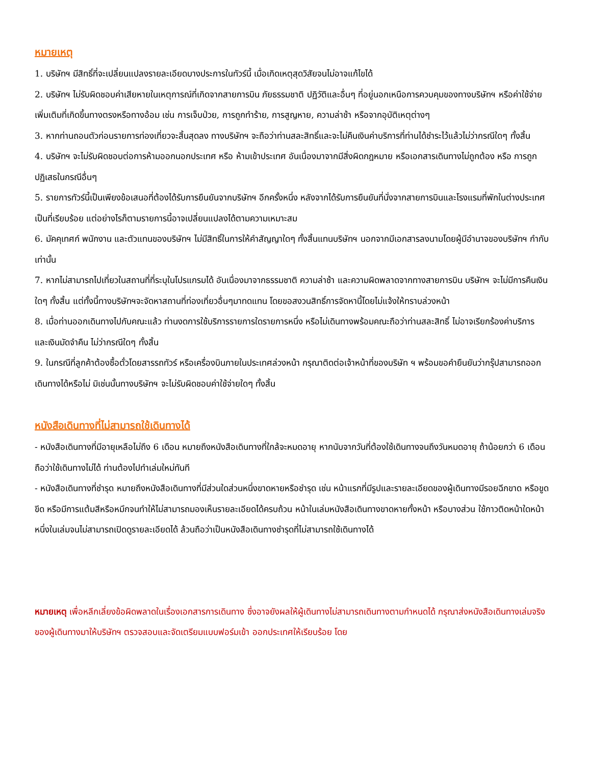หมายเหตุ
1. บริษัทฯ มีสิทธิ์ที่จะเปลี่ยนแปลงรายละเอียดบางประการในทัวร์นี้ เมื่อเกิดเหตุสุดวิสัยจนไม่อาจแก้ไขได้
2. บริษัทฯ ไม่รับผิดชอบค่าเสียหายในเหตุการณ์ที่เกิดจากสายการบิน ภัยธรรมชาติ ปฏิวัติและอื่นๆ ที่อยู่นอกเหนือการควบคุมของทางบริษัทฯ หรือค่าใช้จ่ายเพิ่มเติมที่เกิดขึ้นทางตรงหรือทางอ้อม เช่น การเจ็บป่วย, การถูกทำร้าย, การสูญหาย, ความล่าช้า หรือจากอุบัติเหตุต่างๆ
3. หากท่านถอนตัวก่อนรายการท่องเที่ยวจะสิ้นสุดลง ทางบริษัทฯ จะถือว่าท่านสละสิทธิ์และจะไม่คืนเงินค่าบริการที่ท่านได้ชำระไว้แล้วไม่ว่ากรณีใดๆ ทั้งสิ้น
4. บริษัทฯ จะไม่รับผิดชอบต่อการห้ามออกนอกประเทศ หรือ ห้ามเข้าประเทศ อันเนื่องมาจากมีสิ่งผิดกฎหมาย หรือเอกสารเดินทางไม่ถูกต้อง หรือ การถูกปฏิเสธในกรณีอื่นๆ
5. รายการทัวร์นี้เป็นเพียงข้อเสนอที่ต้องได้รับการยืนยันจากบริษัทฯ อีกครั้งหนึ่ง หลังจากได้รับการยืนยันที่นั่งจากสายการบินและโรงแรมที่พักในต่างประเทศเป็นที่เรียบร้อย แต่อย่างไรก็ตามรายการนี้อาจเปลี่ยนแปลงได้ตามความเหมาะสม
6. มัคคุเทศก์ พนักงาน และตัวแทนของบริษัทฯ ไม่มีสิทธิ์ในการให้คำสัญญาใดๆ ทั้งสิ้นแทนบริษัทฯ นอกจากมีเอกสารลงนามโดยผู้มีอำนาจของบริษัทฯ กำกับเท่านั้น
7. หากไม่สามารถไปเที่ยวในสถานที่ที่ระบุในโปรแกรมได้ อันเนื่องมาจากธรรมชาติ ความล่าช้า และความผิดพลาดจากทางสายการบิน บริษัทฯ จะไม่มีการคืนเงินใดๆ ทั้งสิ้น แต่ทั้งนี้ทางบริษัทฯจะจัดหาสถานที่ท่องเที่ยวอื่นๆมาทดแทน โดยขอสงวนสิทธิ์การจัดหานี้โดยไม่แจ้งให้ทราบล่วงหน้า
8. เมื่อท่านออกเดินทางไปกับคณะแล้ว ท่านงดการใช้บริการรายการใดรายการหนึ่ง หรือไม่เดินทางพร้อมคณะถือว่าท่านสละสิทธิ์ ไม่อาจเรียกร้องค่าบริการ และเงินมัดจำคืน ไม่ว่ากรณีใดๆ ทั้งสิ้น
9. ในกรณีที่ลูกค้าต้องซื้อตั๋วโดยสารรถทัวร์ หรือเครื่องบินภายในประเทศล่วงหน้า กรุณาติดต่อเจ้าหน้าที่ของบริษัท ฯ พร้อมขอคำยืนยันว่ากรุ๊ปสามารถออกเดินทางได้หรือไม่ มิเช่นนั้นทางบริษัทฯ จะไม่รับผิดชอบค่าใช้จ่ายใดๆ ทั้งสิ้น
หนังสือเดินทางที่ไม่สามารถใช้เดินทางได้
- หนังสือเดินทางที่มีอายุเหลือไม่ถึง 6 เดือน หมายถึงหนังสือเดินทางที่ใกล้จะหมดอายุ หากนับจากวันที่ต้องใช้เดินทางจนถึงวันหมดอายุ ถ้าน้อยกว่า 6 เดือนถือว่าใช้เดินทางไม่ได้ ท่านต้องไปทำเล่มใหม่ทันที
- หนังสือเดินทางที่ชำรุด หมายถึงหนังสือเดินทางที่มีส่วนใดส่วนหนึ่งขาดหายหรือชำรุด เช่น หน้าแรกที่มีรูปและรายละเอียดของผู้เดินทางมีรอยฉีกขาด หรือขูดขีด หรือมีการแต้มสีหรือหมึกจนทำให้ไม่สามารถมองเห็นรายละเอียดได้ครบถ้วน หน้าในเล่มหนังสือเดินทางขาดหายทั้งหน้า หรือบางส่วน ใช้กาวติดหน้าใดหน้าหนึ่งในเล่มจนไม่สามารถเปิดดูรายละเอียดได้ ล้วนถือว่าเป็นหนังสือเดินทางชำรุดที่ไม่สามารถใช้เดินทางได้
หมายเหตุ เพื่อหลีกเลี่ยงข้อผิดพลาดในเรื่องเอกสารการเดินทาง ซึ่งอาจยังผลให้ผู้เดินทางไม่สามารถเดินทางตามกำหนดได้ กรุณาส่งหนังสือเดินทางเล่มจริงของผู้เดินทางมาให้บริษัทฯ ตรวจสอบและจัดเตรียมแบบฟอร์มเข้า ออกประเทศให้เรียบร้อย โดย